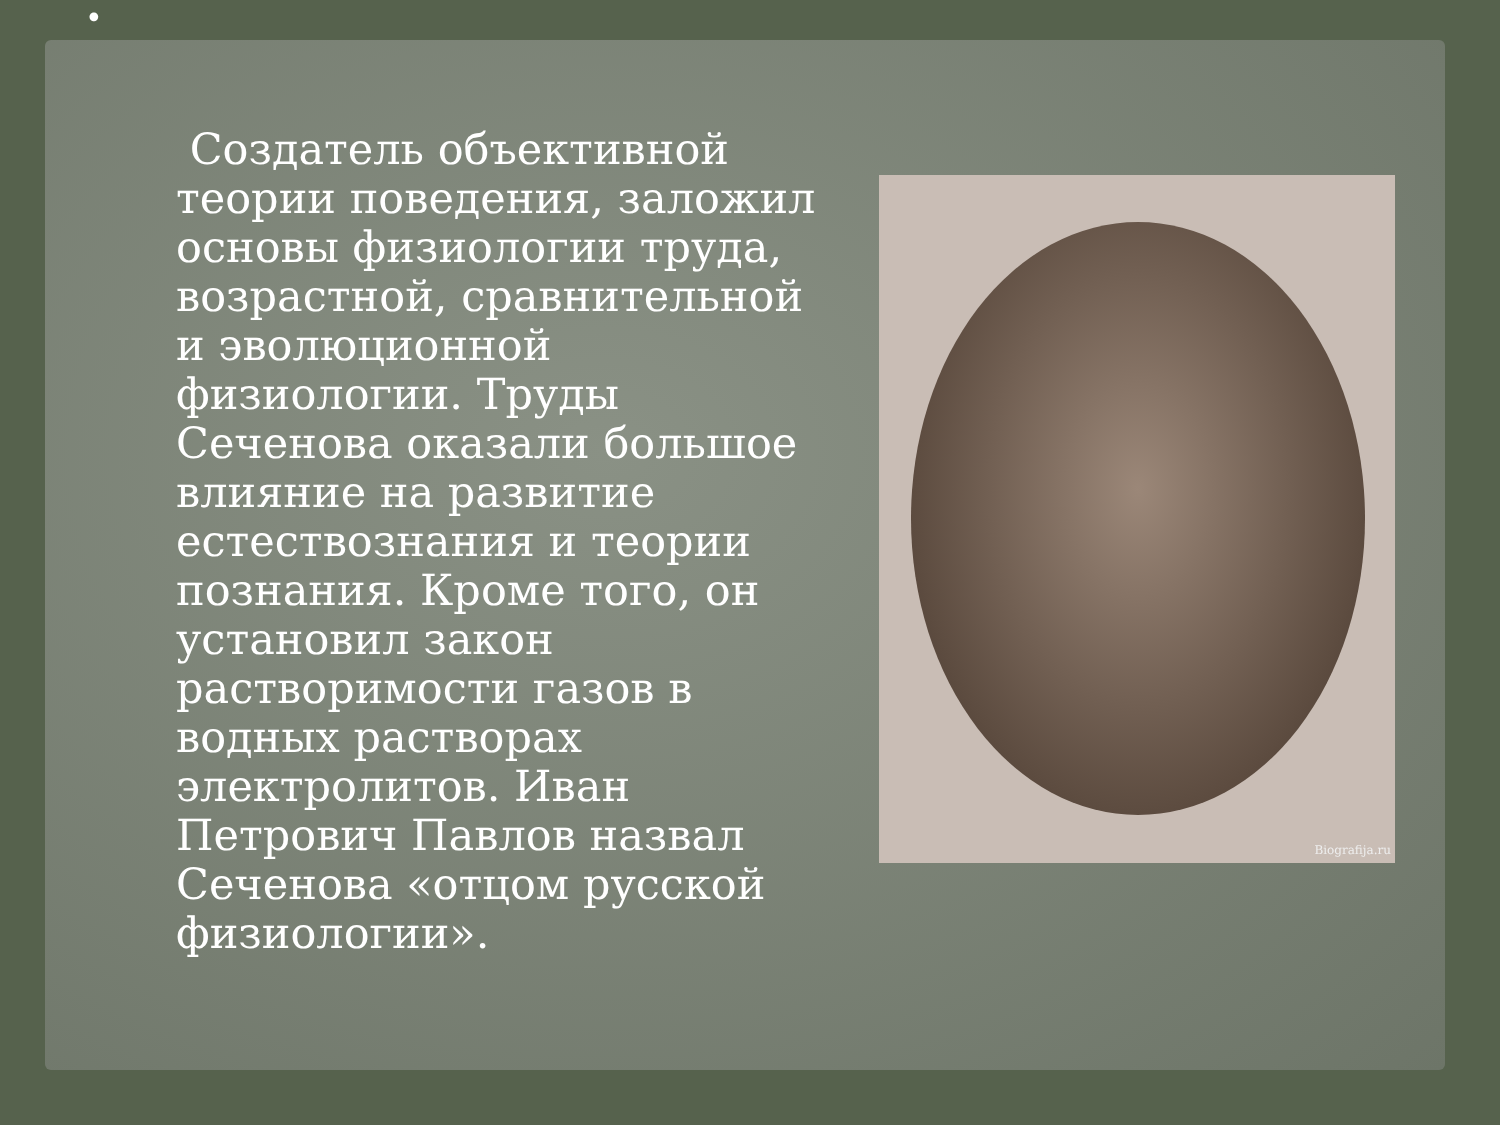•
Создатель объективной теории поведения, заложил основы физиологии труда, возрастной, сравнительной и эволюционной физиологии. Труды Сеченова оказали большое влияние на развитие естествознания и теории познания. Кроме того, он установил закон растворимости газов в водных растворах электролитов. Иван Петрович Павлов назвал Сеченова «отцом русской физиологии».
Biografija.ru